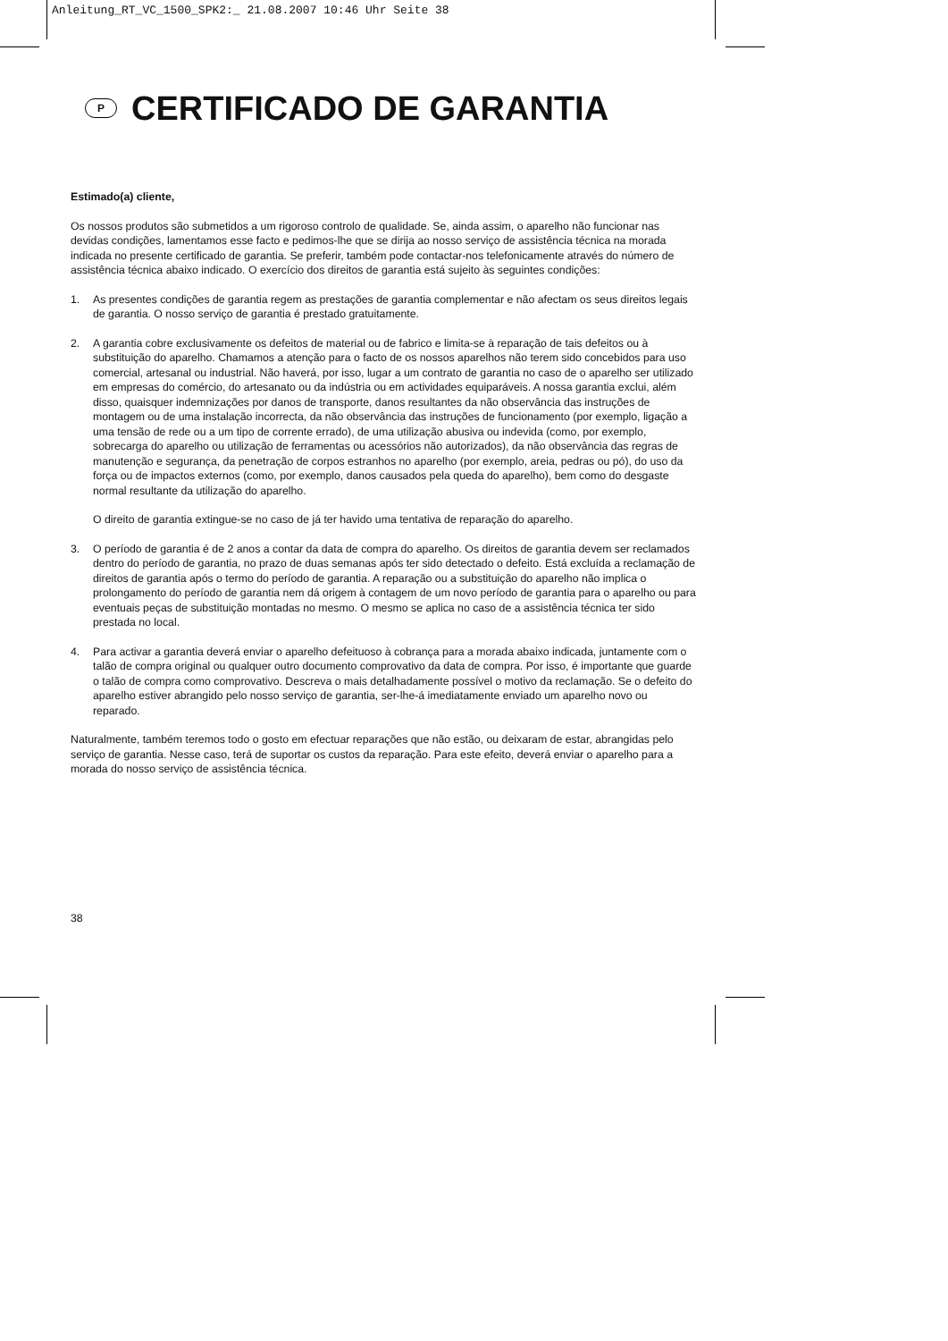Anleitung_RT_VC_1500_SPK2:_ 21.08.2007 10:46 Uhr Seite 38
P CERTIFICADO DE GARANTIA
Estimado(a) cliente,
Os nossos produtos são submetidos a um rigoroso controlo de qualidade. Se, ainda assim, o aparelho não funcionar nas devidas condições, lamentamos esse facto e pedimos-lhe que se dirija ao nosso serviço de assistência técnica na morada indicada no presente certificado de garantia. Se preferir, também pode contactar-nos telefonicamente através do número de assistência técnica abaixo indicado. O exercício dos direitos de garantia está sujeito às seguintes condições:
1. As presentes condições de garantia regem as prestações de garantia complementar e não afectam os seus direitos legais de garantia. O nosso serviço de garantia é prestado gratuitamente.
2. A garantia cobre exclusivamente os defeitos de material ou de fabrico e limita-se à reparação de tais defeitos ou à substituição do aparelho. Chamamos a atenção para o facto de os nossos aparelhos não terem sido concebidos para uso comercial, artesanal ou industrial. Não haverá, por isso, lugar a um contrato de garantia no caso de o aparelho ser utilizado em empresas do comércio, do artesanato ou da indústria ou em actividades equiparáveis. A nossa garantia exclui, além disso, quaisquer indemnizações por danos de transporte, danos resultantes da não observância das instruções de montagem ou de uma instalação incorrecta, da não observância das instruções de funcionamento (por exemplo, ligação a uma tensão de rede ou a um tipo de corrente errado), de uma utilização abusiva ou indevida (como, por exemplo, sobrecarga do aparelho ou utilização de ferramentas ou acessórios não autorizados), da não observância das regras de manutenção e segurança, da penetração de corpos estranhos no aparelho (por exemplo, areia, pedras ou pó), do uso da força ou de impactos externos (como, por exemplo, danos causados pela queda do aparelho), bem como do desgaste normal resultante da utilização do aparelho.
O direito de garantia extingue-se no caso de já ter havido uma tentativa de reparação do aparelho.
3. O período de garantia é de 2 anos a contar da data de compra do aparelho. Os direitos de garantia devem ser reclamados dentro do período de garantia, no prazo de duas semanas após ter sido detectado o defeito. Está excluída a reclamação de direitos de garantia após o termo do período de garantia. A reparação ou a substituição do aparelho não implica o prolongamento do período de garantia nem dá origem à contagem de um novo período de garantia para o aparelho ou para eventuais peças de substituição montadas no mesmo. O mesmo se aplica no caso de a assistência técnica ter sido prestada no local.
4. Para activar a garantia deverá enviar o aparelho defeituoso à cobrança para a morada abaixo indicada, juntamente com o talão de compra original ou qualquer outro documento comprovativo da data de compra. Por isso, é importante que guarde o talão de compra como comprovativo. Descreva o mais detalhadamente possível o motivo da reclamação. Se o defeito do aparelho estiver abrangido pelo nosso serviço de garantia, ser-lhe-á imediatamente enviado um aparelho novo ou reparado.
Naturalmente, também teremos todo o gosto em efectuar reparações que não estão, ou deixaram de estar, abrangidas pelo serviço de garantia. Nesse caso, terá de suportar os custos da reparação. Para este efeito, deverá enviar o aparelho para a morada do nosso serviço de assistência técnica.
38